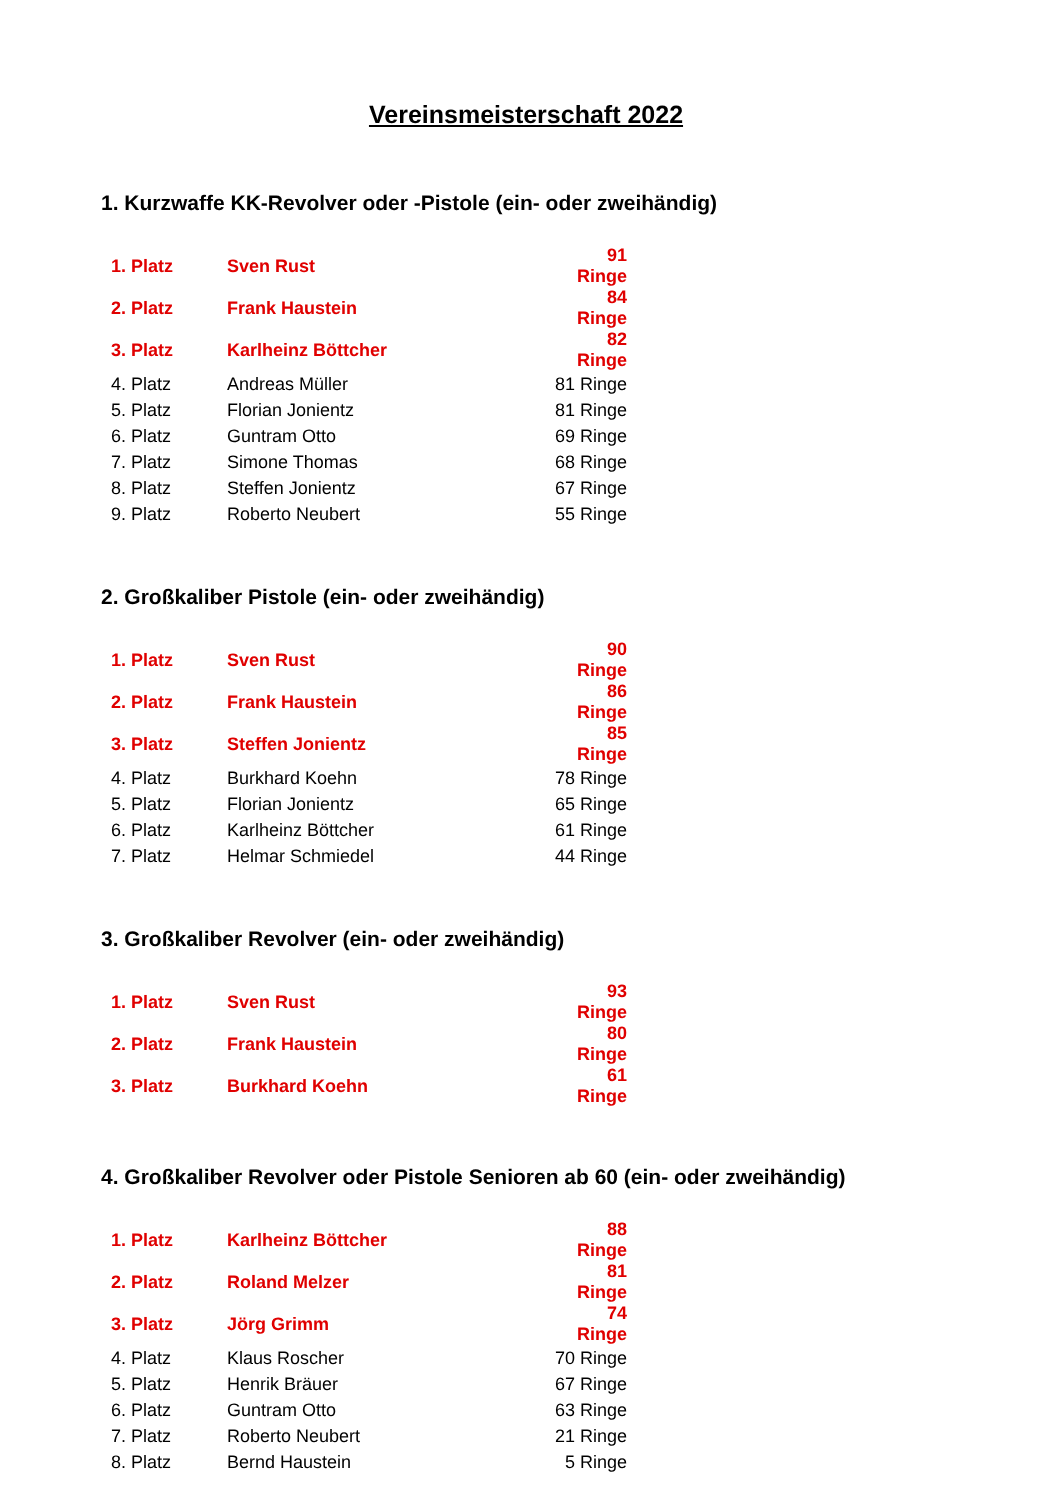Vereinsmeisterschaft 2022
1. Kurzwaffe KK-Revolver oder -Pistole (ein- oder zweihändig)
| 1. Platz | Sven Rust | 91 Ringe |
| 2. Platz | Frank Haustein | 84 Ringe |
| 3. Platz | Karlheinz Böttcher | 82 Ringe |
| 4. Platz | Andreas Müller | 81 Ringe |
| 5. Platz | Florian Jonientz | 81 Ringe |
| 6. Platz | Guntram Otto | 69 Ringe |
| 7. Platz | Simone Thomas | 68 Ringe |
| 8. Platz | Steffen Jonientz | 67 Ringe |
| 9. Platz | Roberto Neubert | 55 Ringe |
2. Großkaliber Pistole (ein- oder zweihändig)
| 1. Platz | Sven Rust | 90 Ringe |
| 2. Platz | Frank Haustein | 86 Ringe |
| 3. Platz | Steffen Jonientz | 85 Ringe |
| 4. Platz | Burkhard Koehn | 78 Ringe |
| 5. Platz | Florian Jonientz | 65 Ringe |
| 6. Platz | Karlheinz Böttcher | 61 Ringe |
| 7. Platz | Helmar Schmiedel | 44 Ringe |
3. Großkaliber Revolver (ein- oder zweihändig)
| 1. Platz | Sven Rust | 93 Ringe |
| 2. Platz | Frank Haustein | 80 Ringe |
| 3. Platz | Burkhard Koehn | 61 Ringe |
4. Großkaliber Revolver oder Pistole Senioren ab 60 (ein- oder zweihändig)
| 1. Platz | Karlheinz Böttcher | 88 Ringe |
| 2. Platz | Roland Melzer | 81 Ringe |
| 3. Platz | Jörg Grimm | 74 Ringe |
| 4. Platz | Klaus Roscher | 70 Ringe |
| 5. Platz | Henrik Bräuer | 67 Ringe |
| 6. Platz | Guntram Otto | 63 Ringe |
| 7. Platz | Roberto Neubert | 21 Ringe |
| 8. Platz | Bernd Haustein | 5 Ringe |